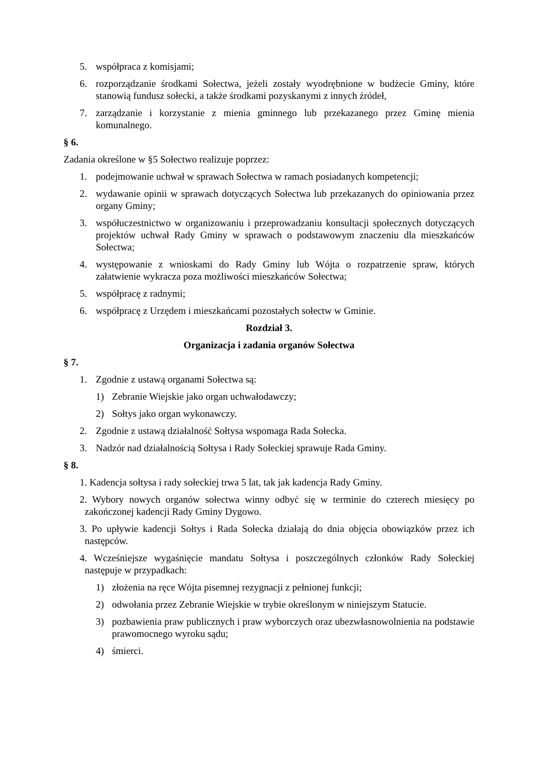5. współpraca z komisjami;
6. rozporządzanie środkami Sołectwa, jeżeli zostały wyodrębnione w budżecie Gminy, które stanowią fundusz sołecki, a także środkami pozyskanymi z innych źródeł,
7. zarządzanie i korzystanie z mienia gminnego lub przekazanego przez Gminę mienia komunalnego.
§ 6.
Zadania określone w §5 Sołectwo realizuje poprzez:
1. podejmowanie uchwał w sprawach Sołectwa w ramach posiadanych kompetencji;
2. wydawanie opinii w sprawach dotyczących Sołectwa lub przekazanych do opiniowania przez organy Gminy;
3. współuczestnictwo w organizowaniu i przeprowadzaniu konsultacji społecznych dotyczących projektów uchwał Rady Gminy w sprawach o podstawowym znaczeniu dla mieszkańców Sołectwa;
4. występowanie z wnioskami do Rady Gminy lub Wójta o rozpatrzenie spraw, których załatwienie wykracza poza możliwości mieszkańców Sołectwa;
5. współpracę z radnymi;
6. współpracę z Urzędem i mieszkańcami pozostałych sołectw w Gminie.
Rozdział 3.
Organizacja i zadania organów Sołectwa
§ 7.
1. Zgodnie z ustawą organami Sołectwa są:
1) Zebranie Wiejskie jako organ uchwałodawczy;
2) Sołtys jako organ wykonawczy.
2. Zgodnie z ustawą działalność Sołtysa wspomaga Rada Sołecka.
3. Nadzór nad działalnością Sołtysa i Rady Sołeckiej sprawuje Rada Gminy.
§ 8.
1. Kadencja sołtysa i rady sołeckiej trwa 5 lat, tak jak kadencja Rady Gminy.
2. Wybory nowych organów sołectwa winny odbyć się w terminie do czterech miesięcy po zakończonej kadencji Rady Gminy Dygowo.
3. Po upływie kadencji Sołtys i Rada Sołecka działają do dnia objęcia obowiązków przez ich następców.
4. Wcześniejsze wygaśnięcie mandatu Sołtysa i poszczególnych członków Rady Sołeckiej następuje w przypadkach:
1) złożenia na ręce Wójta pisemnej rezygnacji z pełnionej funkcji;
2) odwołania przez Zebranie Wiejskie w trybie określonym w niniejszym Statucie.
3) pozbawienia praw publicznych i praw wyborczych oraz ubezwłasnowolnienia na podstawie prawomocnego wyroku sądu;
4) śmierci.